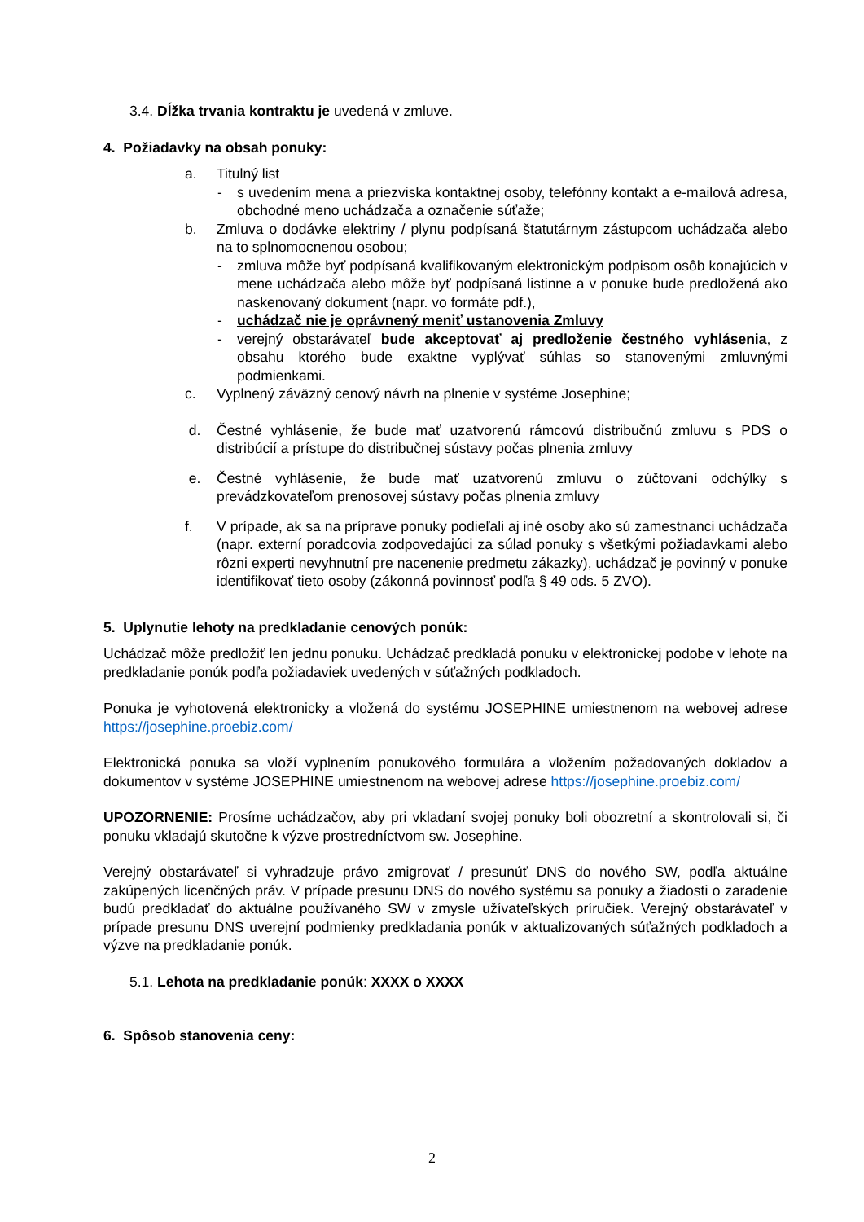3.4. Dĺžka trvania kontraktu je uvedená v zmluve.
4. Požiadavky na obsah ponuky:
a. Titulný list
- s uvedením mena a priezviska kontaktnej osoby, telefónny kontakt a e-mailová adresa, obchodné meno uchádzača a označenie súťaže;
b. Zmluva o dodávke elektriny / plynu podpísaná štatutárnym zástupcom uchádzača alebo na to splnomocnenou osobou;
- zmluva môže byť podpísaná kvalifikovaným elektronickým podpisom osôb konajúcich v mene uchádzača alebo môže byť podpísaná listinne a v ponuke bude predložená ako naskenovaný dokument (napr. vo formáte pdf.),
- uchádzač nie je oprávnený meniť ustanovenia Zmluvy
- verejný obstarávateľ bude akceptovať aj predloženie čestného vyhlásenia, z obsahu ktorého bude exaktne vyplývať súhlas so stanovenými zmluvnými podmienkami.
c. Vyplnený záväzný cenový návrh na plnenie v systéme Josephine;
d. Čestné vyhlásenie, že bude mať uzatvorenú rámcovú distribučnú zmluvu s PDS o distribúcií a prístupe do distribučnej sústavy počas plnenia zmluvy
e. Čestné vyhlásenie, že bude mať uzatvorenú zmluvu o zúčtovaní odchýlky s prevádzkovateľom prenosovej sústavy počas plnenia zmluvy
f. V prípade, ak sa na príprave ponuky podieľali aj iné osoby ako sú zamestnanci uchádzača (napr. externí poradcovia zodpovedajúci za súlad ponuky s všetkými požiadavkami alebo rôzni experti nevyhnutní pre nacenenie predmetu zákazky), uchádzač je povinný v ponuke identifikovať tieto osoby (zákonná povinnosť podľa § 49 ods. 5 ZVO).
5. Uplynutie lehoty na predkladanie cenových ponúk:
Uchádzač môže predložiť len jednu ponuku. Uchádzač predkladá ponuku v elektronickej podobe v lehote na predkladanie ponúk podľa požiadaviek uvedených v súťažných podkladoch.
Ponuka je vyhotovená elektronicky a vložená do systému JOSEPHINE umiestnenom na webovej adrese https://josephine.proebiz.com/
Elektronická ponuka sa vloží vyplnením ponukového formulára a vložením požadovaných dokladov a dokumentov v systéme JOSEPHINE umiestnenom na webovej adrese https://josephine.proebiz.com/
UPOZORNENIE: Prosíme uchádzačov, aby pri vkladaní svojej ponuky boli obozretní a skontrolovali si, či ponuku vkladajú skutočne k výzve prostredníctvom sw. Josephine.
Verejný obstarávateľ si vyhradzuje právo zmigrovať / presunúť DNS do nového SW, podľa aktuálne zakúpených licenčných práv. V prípade presunu DNS do nového systému sa ponuky a žiadosti o zaradenie budú predkladať do aktuálne používaného SW v zmysle užívateľských príručiek. Verejný obstarávateľ v prípade presunu DNS uverejní podmienky predkladania ponúk v aktualizovaných súťažných podkladoch a výzve na predkladanie ponúk.
5.1. Lehota na predkladanie ponúk: XXXX o XXXX
6. Spôsob stanovenia ceny:
2